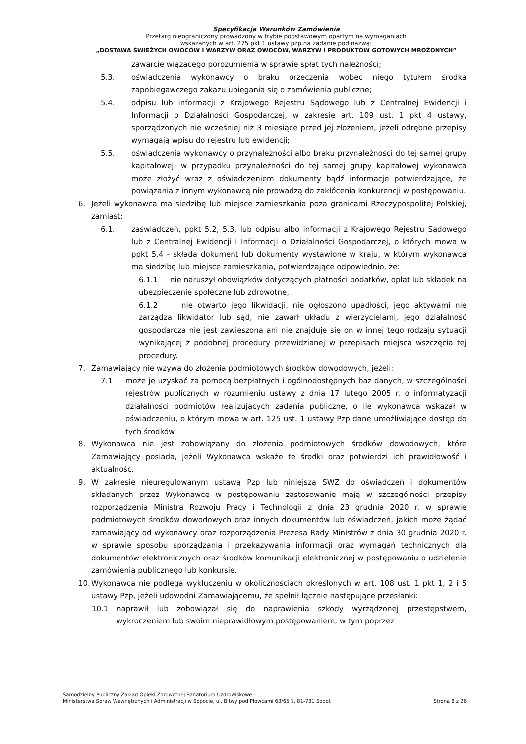Specyfikacja Warunków Zamówienia
Przetarg nieograniczony prowadzony w trybie podstawowym opartym na wymaganiach
wskazanych w art. 275 pkt 1 ustawy pzp.na zadanie pod nazwą:
„DOSTAWA ŚWIEŻYCH OWOCÓW I WARZYW ORAZ OWOCÓW, WARZYW I PRODUKTÓW GOTOWYCH MROŻONYCH”
zawarcie wiążącego porozumienia w sprawie spłat tych należności;
5.3. oświadczenia wykonawcy o braku orzeczenia wobec niego tytułem środka zapobiegawczego zakazu ubiegania się o zamówienia publiczne;
5.4. odpisu lub informacji z Krajowego Rejestru Sądowego lub z Centralnej Ewidencji i Informacji o Działalności Gospodarczej, w zakresie art. 109 ust. 1 pkt 4 ustawy, sporządzonych nie wcześniej niż 3 miesiące przed jej złożeniem, jeżeli odrębne przepisy wymagają wpisu do rejestru lub ewidencji;
5.5. oświadczenia wykonawcy o przynależności albo braku przynależności do tej samej grupy kapitałowej; w przypadku przynależności do tej samej grupy kapitałowej wykonawca może złożyć wraz z oświadczeniem dokumenty bądź informacje potwierdzające, że powiązania z innym wykonawcą nie prowadzą do zakłócenia konkurencji w postępowaniu.
6. Jeżeli wykonawca ma siedzibę lub miejsce zamieszkania poza granicami Rzeczypospolitej Polskiej, zamiast:
6.1. zaświadczeń, ppkt 5.2, 5.3, lub odpisu albo informacji z Krajowego Rejestru Sądowego lub z Centralnej Ewidencji i Informacji o Działalności Gospodarczej, o których mowa w ppkt 5.4 - składa dokument lub dokumenty wystawione w kraju, w którym wykonawca ma siedzibę lub miejsce zamieszkania, potwierdzające odpowiednio, że:
6.1.1 nie naruszył obowiązków dotyczących płatności podatków, opłat lub składek na ubezpieczenie społeczne lub zdrowotne,
6.1.2 nie otwarto jego likwidacji, nie ogłoszono upadłości, jego aktywami nie zarządza likwidator lub sąd, nie zawarł układu z wierzycielami, jego działalność gospodarcza nie jest zawieszona ani nie znajduje się on w innej tego rodzaju sytuacji wynikającej z podobnej procedury przewidzianej w przepisach miejsca wszczęcia tej procedury.
7. Zamawiający nie wzywa do złożenia podmiotowych środków dowodowych, jeżeli:
7.1 może je uzyskać za pomocą bezpłatnych i ogólnodostępnych baz danych, w szczególności rejestrów publicznych w rozumieniu ustawy z dnia 17 lutego 2005 r. o informatyzacji działalności podmiotów realizujących zadania publiczne, o ile wykonawca wskazał w oświadczeniu, o którym mowa w art. 125 ust. 1 ustawy Pzp dane umożliwiające dostęp do tych środków.
8. Wykonawca nie jest zobowiązany do złożenia podmiotowych środków dowodowych, które Zamawiający posiada, jeżeli Wykonawca wskaże te środki oraz potwierdzi ich prawidłowość i aktualność.
9. W zakresie nieuregulowanym ustawą Pzp lub niniejszą SWZ do oświadczeń i dokumentów składanych przez Wykonawcę w postępowaniu zastosowanie mają w szczególności przepisy rozporządzenia Ministra Rozwoju Pracy i Technologii z dnia 23 grudnia 2020 r. w sprawie podmiotowych środków dowodowych oraz innych dokumentów lub oświadczeń, jakich może żądać zamawiający od wykonawcy oraz rozporządzenia Prezesa Rady Ministrów z dnia 30 grudnia 2020 r. w sprawie sposobu sporządzania i przekazywania informacji oraz wymagań technicznych dla dokumentów elektronicznych oraz środków komunikacji elektronicznej w postępowaniu o udzielenie zamówienia publicznego lub konkursie.
10. Wykonawca nie podlega wykluczeniu w okolicznościach określonych w art. 108 ust. 1 pkt 1, 2 i 5 ustawy Pzp, jeżeli udowodni Zamawiającemu, że spełnił łącznie następujące przesłanki:
10.1 naprawił lub zobowiązał się do naprawienia szkody wyrządzonej przestępstwem, wykroczeniem lub swoim nieprawidłowym postępowaniem, w tym poprzez
Samodzielny Publiczny Zakład Opieki Zdrowotnej Sanatorium Uzdrowiskowe
Ministerstwa Spraw Wewnętrznych i Administracji w Sopocie, ul. Bitwy pod Płowcami 63/65 1, 81-731 Sopot
Strona 8 z 26